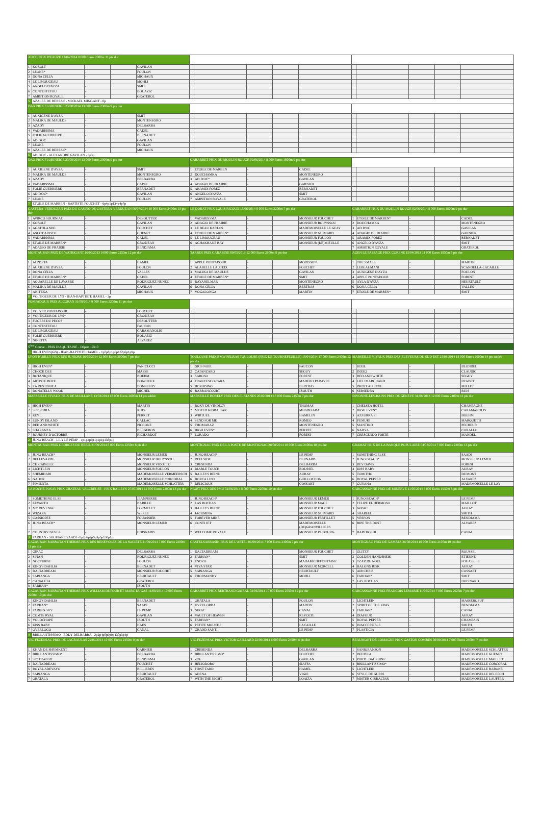| AUCH PRIX D'EAUZE 13/04/2014 8 000 Euros 2000m 11 pts dur | | | | | | | | | | | | | | |
| 1 | KOBOLT | - | | GAVILAN | | | | | | | | | | |
| 2 | LEONE* | - | | FOULON | | | | | | | | | | |
| 3 | DONA CELIA | - | | MICHAUX | | | | | | | | | | |
| 4 | LE LIMOUGEAU | - | | MOHLI | | | | | | | | | | |
| 5 | ANGELO D'AYZA | - | | SMIT | | | | | | | | | | |
| 6 | CONTESTETOU | - | | BOUAZIZ | | | | | | | | | | |
| 7 | AMBITION ROYALE | - | | GRATEROL | | | | | | | | | | |
| 5 | AZALEE DE BERSAC - MICKAEL MINGANT - 8p | | | | | | | | | | | | | |
| DAX PRIX FLORINEIGE 23/08/2014 13 000 Euros 2300m 9 pts dur | | | | | | | | | | | | | | |
| 1 | AUXIGENE D'AYZA | - | | SMIT | | | | | | | | | | |
| 2 | MALIKA DE MAULDE | - | | MONTENEGRO | | | | | | | | | | |
| 3 | AZADY | - | | DELBARBA | | | | | | | | | | |
| 4 | VADARISSMA | - | | CADEL | | | | | | | | | | |
| 5 | FOLIE GUERRIERE | - | | BERNADET | | | | | | | | | | |
| 6 | AD D'OC | - | | GAVILAN | | | | | | | | | | |
| 7 | LEONE | - | | FOULON | | | | | | | | | | |
| 8 | AZALEE DE BERSAC* | - | | MICHAUX | | | | | | | | | | |
| 6 | AD D'OC - ALEXANDRE GAVILAN - 6p3p | | | | | | | | | | | | | |
| DAX PRIX FLORINEIGE 23/08/2014 13 000 Euros 2300m 9 pts dur | | | | | GABARRET PRIX DU MOULIN ROUGE 02/06/2014 8 000 Euros 1800m 9 pts dur | | | | | | | | | |
| 1 | AUXIGENE D'AYZA | - | | SMIT | 1 | ETOILE DE MARBEN | - | | CADEL | | | | | |
| 2 | MALIKA DE MAULDE | - | | MONTENEGRO | 2 | DOUCHAMKA | - | | MONTENEGRO | | | | | |
| 3 | AZADY | - | | DELBARBA | 3 | AD D'OC* | - | | GAVILAN | | | | | |
| 4 | VADARISSMA | - | | CADEL | 4 | ADAGIO DE PRAIRIE | - | | GARNIER | | | | | |
| 5 | FOLIE GUERRIERE | - | | BERNADET | 5 | ARAMIX FOREZ | - | | BERNADET | | | | | |
| 6 | AD D'OC* | - | | GAVILAN | 6 | ANGELO D'AYZA | - | | SMIT | | | | | |
| 7 | LEONE | - | | FOULON | 7 | AMBITION ROYALE | - | | GRATEROL | | | | | |
| 7 | ETOILE DE MARBEN - BAPTISTE FOUCHET - 6p4p1p134p4p7p | | | | | | | | | | | | | |
| CASTERA-VERDUZAN PRIX DU CASINO DE CASTERA-VERDUZAN 06/07/2014 10 000 Euros 2400m 13 pts dur | | | | | LE DORAT PRIX LOUIS RICOUX 15/06/2014 8 000 Euros 2200m 7 pts dur | | | | | GABARRET PRIX DU MOULIN ROUGE 02/06/2014 8 000 Euros 1800m 9 pts dur | | | | |
| 1 | AVIRCO SOURNIAC | - | | DESOUTTER | 1 | VADARISSMA | - | | MONSIEUR FOUCHET | 1 | ETOILE DE MARBEN* | - | | CADEL |
| 2 | KOBOLT | - | | GAVILAN | 2 | ADAGIO DE PRAIRIE | - | | MONSIEUR BOUYSSOU | 2 | DOUCHAMKA | - | | MONTENEGRO |
| 3 | AGATHLANDE | - | | FOUCHET | 3 | LE BEAU KARLOS | - | | MADEMOISELLE LE GEAY | 3 | AD D'OC | - | | GAVILAN |
| 4 | ASCOT ARISTO | - | | CHENET | 4 | ETOILE DE MARBEN* | - | | MONSIEUR GUIMARD | 4 | ADAGIO DE PRAIRIE | - | | GARNIER |
| 5 | VADARISSMA | - | | CADEL | 5 | LE LIMOUGEAU | - | | MONSIEUR FOULON | 5 | ARAMIX FOREZ | - | | BERNADET |
| 6 | ETOILE DE MARBEN* | - | | GROSJEAN | 6 | AGHAKHANE BAY | - | | MONSIEUR (DE)MIEULLE | 6 | ANGELO D'AYZA | - | | SMIT |
| 7 | ADAGIO DE PRAIRIE | - | | BENDJAMA | | | | | | 7 | AMBITION ROYALE | - | | GRATEROL |
| MONTAUBAN PRIX DE WATRIGANT 16/06/2013 9 000 Euros 2250m 12 pts dur | | | | | TARBES PRIX CARABINE 09/05/2013 12 000 Euros 2100m 8 pts dur | | | | | AGEN LE PASSAGE PRIX CORENE 15/04/2013 11 000 Euros 1850m 8 pts dur | | | | |
| 1 | ALZBETA | - | | HAMEL | 1 | APPLE PONTADOUR | - | | MORISSON | 1 | THE SMALL | - | | MARTIN |
| 2 | AUXIGENE D'AYZA | - | | FOULON | 2 | ALABELLE LAUTEIX | - | | FOUCHET | 2 | LEBEAUMANI | - | | SCANDELLA-LACAILLE |
| 3 | DONA CELIA | - | | VALLES | 3 | MALIKA DE MAULDE | - | | GAVILAN | 3 | AUXIGENE D'AYZA | - | | FOULON |
| 4 | ETOILE DE MARBEN* | - | | CADEL | 4 | ETOILE DE MARBEN* | - | | SMIT | 4 | APPLE PONTADOUR | - | | FOREST |
| 5 | AQUARELLE DE LAVABRE | - | | RODRIGUEZ NUNEZ | 5 | RAYANELMAR | - | | MONTENEGRO | 5 | AYLA D'AYZA | - | | HEURTAULT |
| 6 | MALIKA DE MAULDE | - | | GAVILAN | 6 | DONA CELIA | - | | BERTRAS | 6 | DONA CELIA | - | | VALLES |
| 7 | ANITZKA | - | | MICHAUX | 7 | VOGALONGA | - | | MARTIN | 7 | ETOILE DE MARBEN* | - | | SMIT |
| 8 | VOLTIGEUR DU LYS - JEAN-BAPTISTE HAMEL - 2p | | | | | | | | | | | | | |
| POMPADOUR PRIX ALCORAN 31/08/2014 9 000 Euros 2200m 11 pts dur | | | | | | | | | | | | | | |
| 1 | VOLVER PONTADOUR | - | | FOUCHET | | | | | | | | | | |
| 2 | VOLTIGEUR DU LYS* | - | | GROSJEAN | | | | | | | | | | |
| 3 | FUGEES DU PECOS | - | | DESOUTTER | | | | | | | | | | |
| 4 | CONTESTETOU | - | | FAUCON | | | | | | | | | | |
| 5 | LE LIMOUGEAU | - | | CARAMANOLIS | | | | | | | | | | |
| 6 | FOLIE GUERRIERE | - | | BOUAZIZ | | | | | | | | | | |
| 7 | NINETTA | - | | ALVAREZ | | | | | | | | | | |
| 5<sup>ème</sup> Course - PRIX D'AQUITAINE - Départ 17h10 | | | | | | | | | | | | | | |
| 1 | HIGH EVEN(GB) - JEAN-BAPTISTE HAMEL - 1p7p8p1p6p132p6p1p9p | | | | | | | | | | | | | |
| LYON PARILLY PRIX DES JUNIORS 16/05/2014 12 000 Euros 2000m 7 pts dur | | | | | TOULOUSE PRIX BMW PELRAS TOULOUSE (PRIX DE TOURNEFEUILLE) 18/04/2014 17 000 Euros 2400m 12 pts dur | | | | | MARSEILLE VIVAUX PRIX DES ELEVEURS DU SUD-EST 28/03/2014 18 000 Euros 2600m 14 pts sablée | | | | |
| 1 | HIGH EVEN* | - | | PANICUCCI | 1 | GRIS NOIR | - | | FAUCON | 1 | KIZIL | - | | BLONDEL |
| 2 | CHOCK DEE | - | | MASSE | 2 | CATANZARO | - | | SEGUY | 2 | INZEO | - | | CLAUDIC |
| 3 | BOTANIQUE | - | | BOEHM | 3 | SAROSO | - | | FOREST | 3 | RED AND WHITE | - | | SEGUY |
| 4 | ARTISTE BERE | - | | DONCIEUX | 4 | FRANCESCO CARA | - | | MADERO PARAYRE | 4 | LIEU MARCHAND | - | | FRADET |
| 5 | LA RESTONICA | - | | BONNEFOY | 5 | BORODINO | - | | BERTRAS | 5 | DROIT AU REVE | - | | MILLET |
| 6 | DONATELLY WOOD | - | | MICHEL | 6 | BARBANCOURT | - | | IBOUTH | 6 | SERSEDRA | - | | RUIS |
| MARSEILLE VIVAUX PRIX DE MAILLANE 13/03/2014 18 000 Euros 2600m 14 pts sablée | | | | | MARSEILLE BORELY PRIX DES PLATANES 20/02/2014 15 000 Euros 2450m 7 pts dur | | | | | DIVONNE-LES-BAINS PRIX DE GENEVE 31/08/2013 12 000 Euros 2400m 11 pts dur | | | | |
| 1 | HIGH EVEN* | - | | MARTIN | 1 | ROXY DE VINDECY | - | | THOMAS | 1 | CHELSEA HOTEL | - | | CHAMPAGNE |
| 2 | SERSEDRA | - | | RUIS | 2 | MISTER GIBRALTAR | - | | MENDIZABAL | 2 | HIGH EVEN* | - | | CARAMANOLIS |
| 3 | KIZIL | - | | PERRET | 3 | WIRTUEL | - | | HAMELIN | 3 | AZZURRA SI | - | | BOEHM |
| 4 | LUNDY ISLAND | - | | CALLAC | 4 | SEND FOR ME | - | | ROMEO | 4 | PUMUKI | - | | MARQUETTI |
| 5 | RED AND WHITE | - | | PICCONE | 5 | THOMARAZ | - | | MONTENEGRO | 5 | MANTINO | - | | PECHEUR |
| 5 | SHARANZA | - | | BERGERON | 6 | HIGH EVEN* | - | | PERRET | 6 | NADYA | - | | CORALLO |
| 7 | JOURNEY D'OCTOBRE | - | | RICHARDOT | 7 | LORADO | - | | FORESI | 7 | CRESCENDO FORTE | - | | MANDEL |
| 2 | JUNO BEACH - LILY LE PEMP - 1p1p2p6p1p1p1p138p1p | | | | | | | | | | | | | |
| MONTAUBAN PRIX GEORGES DU BREIL 21/09/2014 8 000 Euros 2250m 8 pts dur | | | | | MONTIGNAC PRIX DE LA POSTE DE MONTIGNAC 28/08/2014 10 000 Euros 2100m 10 pts dur | | | | | GRAMAT PRIX DE LA BANQUE POPULAIRE 04/08/2014 7 000 Euros 2200m 13 pts dur | | | | |
| 1 | JUNO BEACH* | - | | MONSIEUR LEMER | 1 | JUNO BEACH* | - | | LE PEMP | 1 | SOMETHING ELSE | - | | SAADI |
| 2 | BELLEVARDE | - | | MONSIEUR BOUYSSOU | 2 | REELSIDE | - | | BERNARD | 2 | JUNO BEACH* | - | | MONSIEUR LEMER |
| 3 | CHICABELLE | - | | MONSIEUR VIDOTTO | 3 | CRESENDA | - | | DELBARBA | 3 | REY DAVIS | - | | FORESI |
| 4 | LICHTLEIN | - | | MONSIEUR FOULON | 4 | DIABLE TOUCH | - | | ROUSSEL | 4 | KISS BABY | - | | AURAY |
| 5 | SHEMIDARI | - | | MADEMOISELLE VERMEERSCH | 5 | BAILEYS REINE | - | | AURAY | 5 | TOMITHO | - | | DUMONT |
| 6 | GADOR | - | | MADEMOISELLE CORCORAL | 6 | BORCA LINO | - | | GUILLOCHON | 6 | ROYAL PEPPER | - | | ALVAREZ |
| 7 | PIMIENTA | - | | MADEMOISELLE SCHLATTER | 7 | DELICIOUS | - | | COSSART | 7 | GUYANA | - | | MADEMOISELLE LE LAY |
| LA ROCHE-POSAY PRIX CHATEAU VALCREUSE - PRIX BAILEYS 27/07/2014 12 000 Euros 2200m 13 pts dur | | | | | NIORT PRIX DES PMU 02/06/2014 8 000 Euros 2200m 10 pts dur | | | | | CARCASSONNE PRIX DE MINERVE 11/05/2014 7 000 Euros 1950m 8 pts dur | | | | |
| 1 | SOMETHING ELSE | - | | JEANPIERRE | 1 | JUNO BEACH* | - | | MONSIEUR LEMER | 1 | JUNO BEACH* | - | | LE PEMP |
| 2 | LEVANTO | - | | BARILLE | 2 | LAS ROCHAS | - | | MONSIEUR MACE | 2 | FELIPE EL HERMOSO | - | | MAILLOT |
| 3 | MY REVENGE | - | | LORMELET | 3 | BAILEYS REINE | - | | MONSIEUR FOUCHET | 3 | GIRAC | - | | AURAY |
| 4 | WIZARA | - | | WERLE | 4 | JACKMINA | - | | MONSIEUR GUIMARD | 4 | SHAREEL | - | | SMITH |
| 5 | CASSIOPEE | - | | FOUASSIER | 5 | FOREVER MINE | - | | MONSIEUR FERTILLET | 5 | VESPON | - | | BENDJAMA |
| 6 | JUNO BEACH* | - | | MONSIEUR LEMER | 6 | CONTI JET | - | | MADEMOISELLE (DE)GRANVILLIERS | 6 | BIPE THE DUST | - | | ALVAREZ |
| 7 | COUNTRY NEVEZ | - | | HOISNARD | 7 | WELCOME ROYALE | - | | MONSIEUR DUBOURG | 7 | BARTHOLDI | - | | CANAL |
| 3 | FARHAN - SOUFIANE SAADI - 8p2p6p2p5p3p5p130p1p | | | | | | | | | | | | | |
| CAZAUBON BARBOTAN THERME PRIX DES BENEVOLES DE LA SOCIETE 21/09/2014 7 000 Euros 2200m 11 pts dur | | | | | CASTELSARRASIN PRIX DE L'ARTEL 06/09/2014 7 000 Euros 2400m 7 pts dur | | | | | MONTIGNAC PRIX DE XAMBES 28/08/2014 10 000 Euros 2100m 10 pts dur | | | | |
| 1 | GIRAC | - | | DELBARBA | 1 | DALTADREAM | - | | MONSIEUR FOUCHET | 1 | GLITZY | - | | ROUSSEL |
| 2 | SINAN | - | | RODRIGUEZ NUNEZ | 2 | FARHAN* | - | | SMIT | 2 | GOLDEN HANDSHEIK | - | | ETIENNE |
| 3 | NOCTURNE | - | | FOULON | 3 | ENDZO | - | | MADAME DEFONTAINE | 3 | TZAR DE NOEL | - | | FOUASSIER |
| 4 | KING'S DAHLIA | - | | BERNADET | 4 | VIVA STAR | - | | MONSIEUR MORCELL | 4 | HALONG RISK | - | | AURAY |
| 5 | DALTADREAM | - | | MONSIEUR FOUCHET | 5 | SABIANGA | - | | HEURTAULT | 5 | AIR CHRIS | - | | COSSART |
| 6 | SABIANGA | - | | HEURTAULT | 6 | THORMANDY | - | | MOHLI | 6 | FARHAN* | - | | SMIT |
| 7 | CANALETA | - | | GRATEROL | | | | | | 7 | LAS ROCHAS | - | | HOISNARD |
| 8 | FARHAN* | - | | IBOUTH | | | | | | | | | | |
| CAZAUBON BARBOTAN THERME PRIX WILLIAM DUFOUR ET MARC DUGAS 11/08/2014 10 000 Euros 2200m 10 pts dur | | | | | GABARRET PRIX BERTRAND GAIRAL 02/06/2014 10 000 Euros 2550m 12 pts dur | | | | | CARCASSONNE PRIX FRANCOIS LEMARIE 11/05/2014 7 000 Euros 2625m 7 pts dur | | | | |
| 1 | KING'S DAHLIA | - | | BERNADET | 1 | OBATALA | - | | FOULON | 1 | LICHTLEIN | - | | MASSEBOEUF |
| 2 | FARHAN* | - | | SAADI | 2 | KYZYLORDA | - | | MARTIN | 2 | SPIRIT OF THE KING | - | | BENDJAMA |
| 3 | FADING SKY | - | | LE PEMP | 3 | GIRAC | - | | CANAL | 3 | FARHAN* | - | | CANAL |
| 4 | COMTE RYAL | - | | GAVILAN | 4 | VAULT OF HEAVEN | - | | REVOLTE | 4 | DIAFOUR | - | | AURAY |
| 5 | VOLOCHOPE | - | | IBOUTH | 5 | FARHAN* | - | | SMIT | 5 | ROYAL PEPPER | - | | CHAMPAIN |
| 6 | KISS BABY | - | | HAES | 6 | PETITE MOUCHE | - | | LACAILLE | 6 | INACCESSIBLE | - | | SMITH |
| 7 | OVERLOGO | - | | CANAL | 7 | GRAND SANTI | - | | LE PEMP | 7 | PLASTICIA | - | | LE PEMP |
| 4 | BRILLANTISSIMO - EDDY DELBARBA - 2p2p4p0p9p0p130p3p4p | | | | | | | | | | | | | |
| VIC-FEZENSAC PRIX DE LAGRAULAS 29/09/2014 10 000 Euros 2450m 9 pts dur | | | | | VIC-FEZENSAC PRIX VICTOR GAILLARD 22/09/2014 6 000 Euros 2450m 8 pts dur | | | | | BEAUMONT DE LOMAGNE PRIX GASTON COMBES 08/09/2014 7 000 Euros 2300m 7 pts dur | | | | |
| 1 | KHAN DE SHYMKENT | - | | GARNIER | 1 | CRESENDA | - | | DELBARBA | 1 | SANIORANSON | - | | MADEMOISELLE SCHLATTER |
| 2 | BRILLANTISSIMO* | - | | DELBARBA | 2 | BRILLANTISSIMO* | - | | FOUCHET | 2 | DEEPIKA | - | | MADEMOISELLE GUENET |
| 3 | SIC TRANSIT | - | | BENDJAMA | 3 | ZOE | - | | GAVILAN | 3 | PORTE DAUPHINE | - | | MADEMOISELLE MAILLET |
| 4 | DALTADREAM | - | | FOUCHET | 4 | HELIODORO | - | | SIAFFA | 4 | BRILLANTISSIMO* | - | | MADEMOISELLE CORCORAL |
| 5 | ROYAL ADEVAYO | - | | BILLIERES | 5 | FIRST TARD | - | | HAMEL | 5 | LICHTLEIN | - | | MADEMOISELLE BARONE |
| 6 | SABIANGA | - | | HEURTAULT | 6 | ADENA | - | | VIGIE | 6 | STYLE DE GUESS | - | | MADEMOISELLE DELPECH |
| 7 | OBATALA | - | | GRATEROL | 7 | WITH THE NIGHT | - | | LOAIZA | 7 | MISTER GIBRALTAR | - | | MADEMOISELLE LAUFFER |